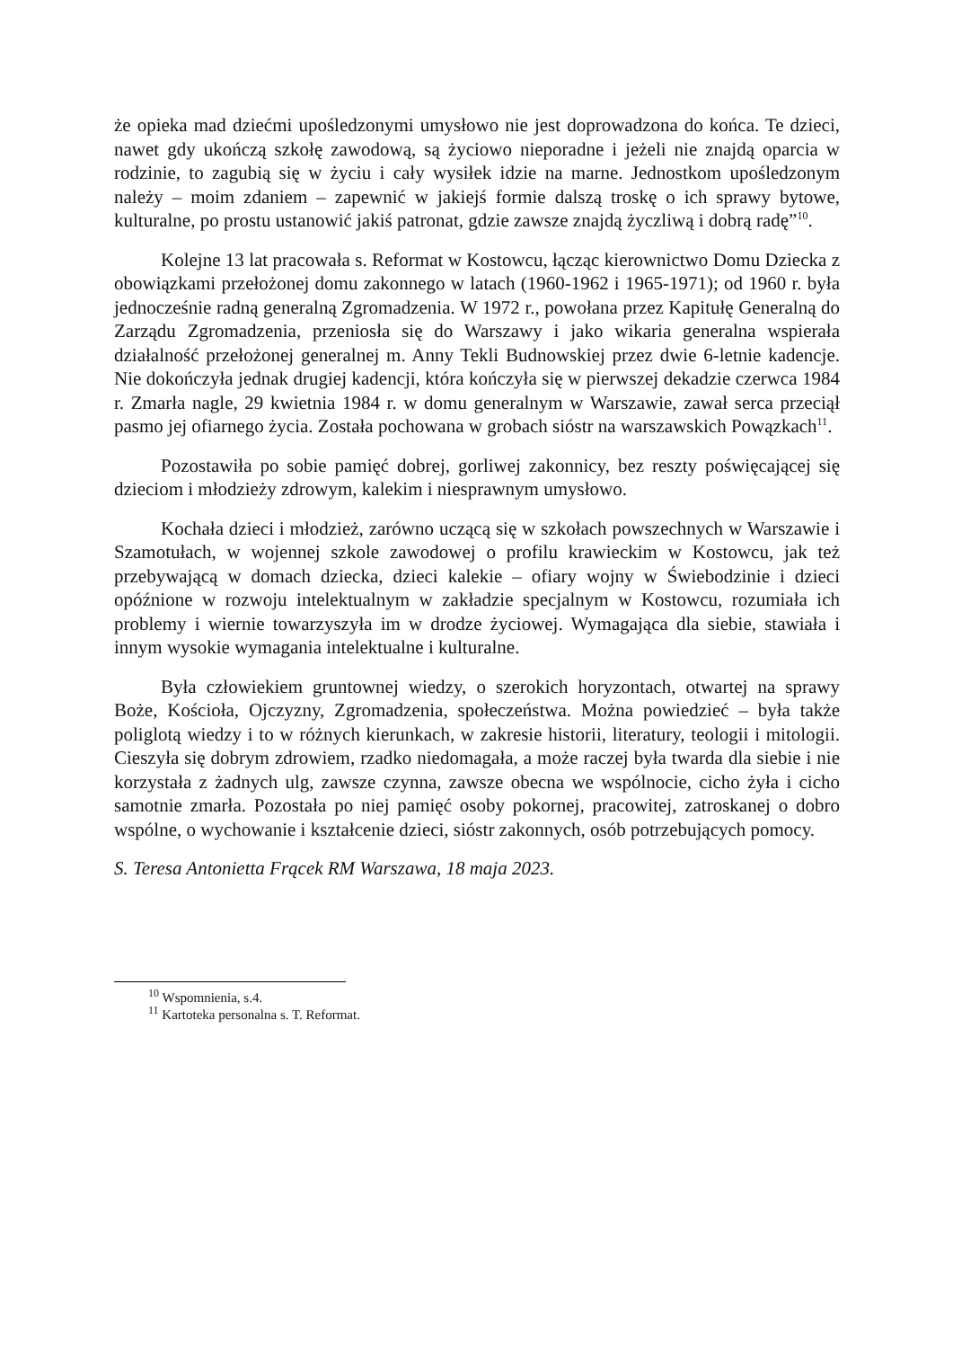że opieka mad dziećmi upośledzonymi umysłowo nie jest doprowadzona do końca. Te dzieci, nawet gdy ukończą szkołę zawodową, są życiowo nieporadne i jeżeli nie znajdą oparcia w rodzinie, to zagubią się w życiu i cały wysiłek idzie na marne. Jednostkom upośledzonym należy – moim zdaniem – zapewnić w jakiejś formie dalszą troskę o ich sprawy bytowe, kulturalne, po prostu ustanowić jakiś patronat, gdzie zawsze znajdą życzliwą i dobrą radę”<sup>10</sup>.
Kolejne 13 lat pracowała s. Reformat w Kostowcu, łącząc kierownictwo Domu Dziecka z obowiązkami przełożonej domu zakonnego w latach (1960-1962 i 1965-1971); od 1960 r. była jednocześnie radną generalną Zgromadzenia. W 1972 r., powołana przez Kapitułę Generalną do Zarządu Zgromadzenia, przeniosła się do Warszawy i jako wikaria generalna wspierała działalność przełożonej generalnej m. Anny Tekli Budnowskiej przez dwie 6-letnie kadencje. Nie dokończyła jednak drugiej kadencji, która kończyła się w pierwszej dekadzie czerwca 1984 r. Zmarła nagle, 29 kwietnia 1984 r. w domu generalnym w Warszawie, zawał serca przeciął pasmo jej ofiarnego życia. Została pochowana w grobach sióstr na warszawskich Powązkach<sup>11</sup>.
Pozostawiła po sobie pamięć dobrej, gorliwej zakonnicy, bez reszty poświęcającej się dzieciom i młodzieży zdrowym, kalekim i niesprawnym umysłowo.
Kochała dzieci i młodzież, zarówno uczącą się w szkołach powszechnych w Warszawie i Szamotułach, w wojennej szkole zawodowej o profilu krawieckim w Kostowcu, jak też przebywającą w domach dziecka, dzieci kalekie – ofiary wojny w Świebodzinie i dzieci opóźnione w rozwoju intelektualnym w zakładzie specjalnym w Kostowcu, rozumiała ich problemy i wiernie towarzyszyła im w drodze życiowej. Wymagająca dla siebie, stawiała i innym wysokie wymagania intelektualne i kulturalne.
Była człowiekiem gruntownej wiedzy, o szerokich horyzontach, otwartej na sprawy Boże, Kościoła, Ojczyzny, Zgromadzenia, społeczeństwa. Można powiedzieć – była także poliglotą wiedzy i to w różnych kierunkach, w zakresie historii, literatury, teologii i mitologii. Cieszyła się dobrym zdrowiem, rzadko niedomagała, a może raczej była twarda dla siebie i nie korzystała z żadnych ulg, zawsze czynna, zawsze obecna we wspólnocie, cicho żyła i cicho samotnie zmarła. Pozostała po niej pamięć osoby pokornej, pracowitej, zatroskanej o dobro wspólne, o wychowanie i kształcenie dzieci, sióstr zakonnych, osób potrzebujących pomocy.
S. Teresa Antonietta Frącek RM Warszawa, 18 maja 2023.
<sup>10</sup> Wspomnienia, s.4.
<sup>11</sup> Kartoteka personalna s. T. Reformat.